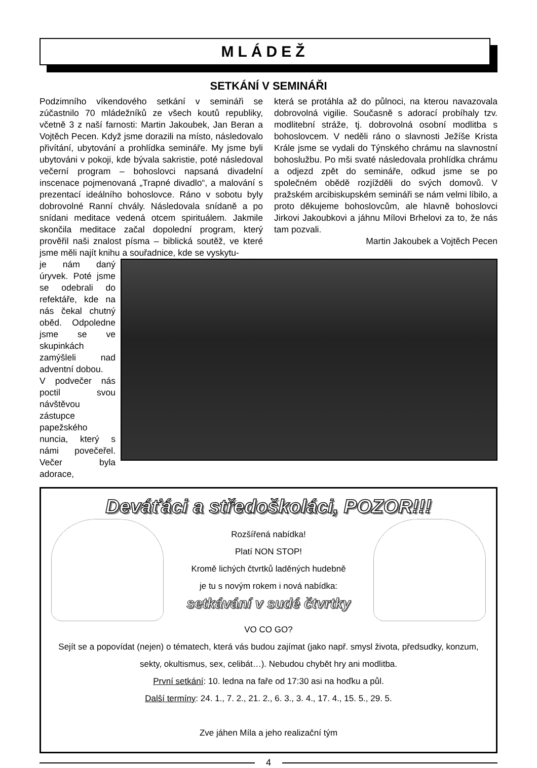MLÁDEŽ
SETKÁNÍ V SEMINÁŘI
Podzimního víkendového setkání v semináři se zúčastnilo 70 mládežníků ze všech koutů republiky, včetně 3 z naší farnosti: Martin Jakoubek, Jan Beran a Vojtěch Pecen. Když jsme dorazili na místo, následovalo přivítání, ubytování a prohlídka semináře. My jsme byli ubytováni v pokoji, kde bývala sakristie, poté následoval večerní program – bohoslovci napsaná divadelní inscenace pojmenovaná „Trapné divadlo“, a malování s prezentací ideálního bohoslovce. Ráno v sobotu byly dobrovolné Ranní chvály. Následovala snídaně a po snídani meditace vedená otcem spirituálem. Jakmile skončila meditace začal dopolední program, který prověřil naši znalost písma – biblická soutěž, ve které jsme měli najít knihu a souřadnice, kde se vyskytu-
která se protáhla až do půlnoci, na kterou navazovala dobrovolná vigilie. Současně s adorací probíhaly tzv. modlitební stráže, tj. dobrovolná osobní modlitba s bohoslovcem. V neděli ráno o slavnosti Ježíše Krista Krále jsme se vydali do Týnského chrámu na slavnostní bohoslužbu. Po mši svaté následovala prohlídka chrámu a odjezd zpět do semináře, odkud jsme se po společném obědě rozjížděli do svých domovů. V pražském arcibiskupském semináři se nám velmi líbilo, a proto děkujeme bohoslovcům, ale hlavně bohoslovci Jirkovi Jakoubkovi a jáhnu Mílovi Brhelovi za to, že nás tam pozvali.
Martin Jakoubek a Vojtěch Pecen
je nám daný úryvek. Poté jsme se odebrali do refektáře, kde na nás čekal chutný oběd. Odpoledne jsme se ve skupinkách zamýšleli nad adventní dobou.
V podvečer nás poctil svou návštěvou zástupce papežského nuncia, který s námi povečeřel. Večer byla adorace,
Deváťáci a středoškoláci, POZOR!!!
Rozšířená nabídka!
Platí NON STOP!
Kromě lichých čtvrtků laděných hudebně
je tu s novým rokem i nová nabídka:
setkávání v sudé čtvrtky
VO CO GO?
Sejít se a popovídat (nejen) o tématech, která vás budou zajímat (jako např. smysl života, předsudky, konzum, sekty, okultismus, sex, celibát…). Nebudou chybět hry ani modlitba.
První setkání: 10. ledna na faře od 17:30 asi na hoďku a půl.
Další termíny: 24. 1., 7. 2., 21. 2., 6. 3., 3. 4., 17. 4., 15. 5., 29. 5.
Zve jáhen Míla a jeho realizační tým
4